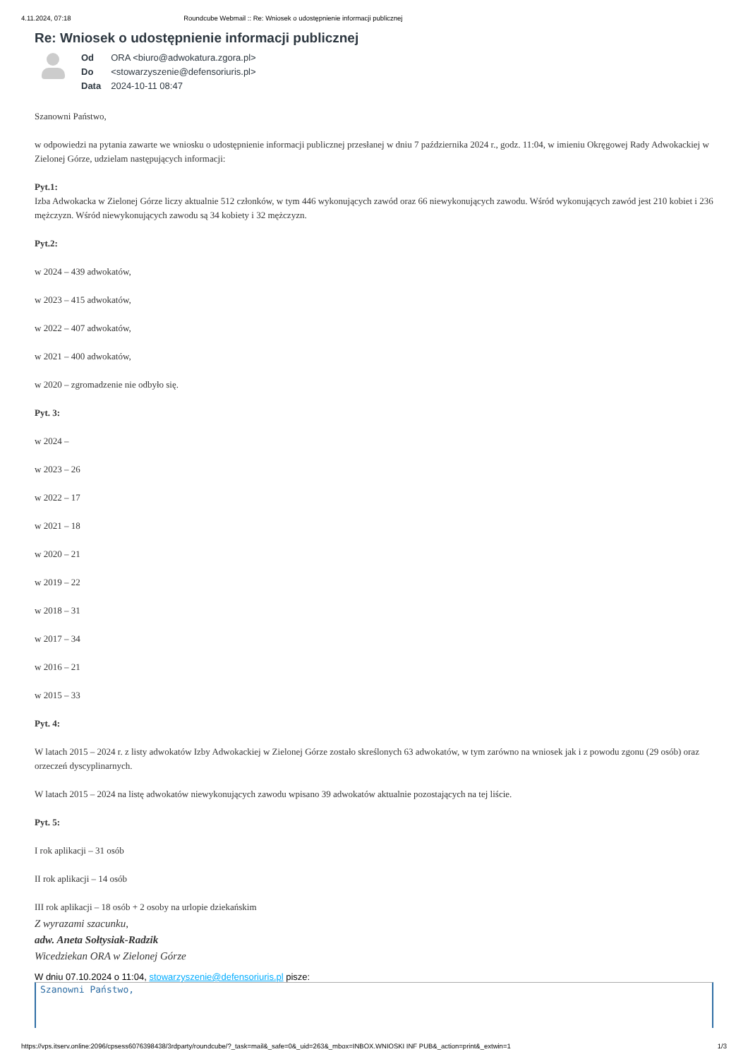4.11.2024, 07:18 Roundcube Webmail :: Re: Wniosek o udostępnienie informacji publicznej
Re: Wniosek o udostępnienie informacji publicznej
| Od | ORA <biuro@adwokatura.zgora.pl> |
| Do | <stowarzyszenie@defensoriuris.pl> |
| Data | 2024-10-11 08:47 |
Szanowni Państwo,
w odpowiedzi na pytania zawarte we wniosku o udostępnienie informacji publicznej przesłanej w dniu 7 października 2024 r., godz. 11:04, w imieniu Okręgowej Rady Adwokackiej w Zielonej Górze, udzielam następujących informacji:
Pyt.1:
Izba Adwokacka w Zielonej Górze liczy aktualnie 512 członków, w tym 446 wykonujących zawód oraz 66 niewykonujących zawodu. Wśród wykonujących zawód jest 210 kobiet i 236 mężczyzn. Wśród niewykonujących zawodu są 34 kobiety i 32 mężczyzn.
Pyt.2:
w 2024 – 439 adwokatów,
w 2023 – 415 adwokatów,
w 2022 – 407 adwokatów,
w 2021 – 400 adwokatów,
w 2020 – zgromadzenie nie odbyło się.
Pyt. 3:
w 2024 –
w 2023 – 26
w 2022 – 17
w 2021 – 18
w 2020 – 21
w 2019 – 22
w 2018 – 31
w 2017 – 34
w 2016 – 21
w 2015 – 33
Pyt. 4:
W latach 2015 – 2024 r. z listy adwokatów Izby Adwokackiej w Zielonej Górze zostało skreślonych 63 adwokatów, w tym zarówno na wniosek jak i z powodu zgonu (29 osób) oraz orzeczeń dyscyplinarnych.
W latach 2015 – 2024 na listę adwokatów niewykonujących zawodu wpisano 39 adwokatów aktualnie pozostających na tej liście.
Pyt. 5:
I rok aplikacji – 31 osób
II rok aplikacji – 14 osób
III rok aplikacji – 18 osób + 2 osoby na urlopie dziekańskim
Z wyrazami szacunku,
adw. Aneta Sołtysiak-Radzik
Wicedziekan ORA w Zielonej Górze
W dniu 07.10.2024 o 11:04, stowarzyszenie@defensoriuris.pl pisze:
Szanowni Państwo,
https://vps.itserv.online:2096/cpsess6076398438/3rdparty/roundcube/?_task=mail&_safe=0&_uid=263&_mbox=INBOX.WNIOSKI INF PUB&_action=print&_extwin=1 1/3